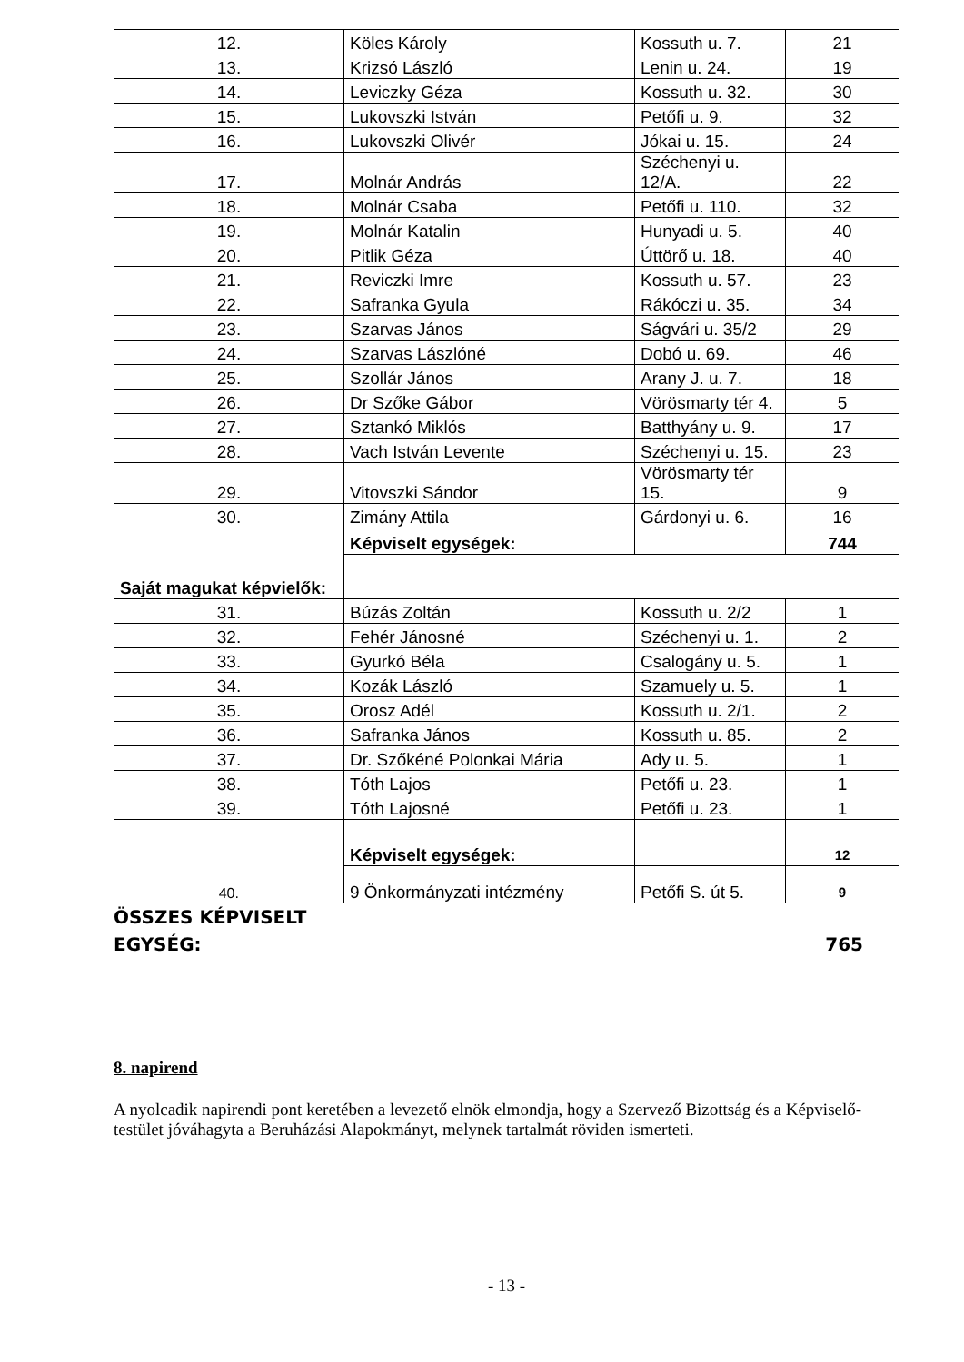| 12. | Köles Károly | Kossuth u. 7. | 21 |
| 13. | Krizsó László | Lenin u. 24. | 19 |
| 14. | Leviczky Géza | Kossuth u. 32. | 30 |
| 15. | Lukovszki István | Petőfi u. 9. | 32 |
| 16. | Lukovszki Olivér | Jókai u. 15. | 24 |
| 17. | Molnár András | Széchenyi u. 12/A. | 22 |
| 18. | Molnár Csaba | Petőfi u. 110. | 32 |
| 19. | Molnár Katalin | Hunyadi u. 5. | 40 |
| 20. | Pitlik Géza | Úttörő u. 18. | 40 |
| 21. | Reviczki Imre | Kossuth u. 57. | 23 |
| 22. | Safranka Gyula | Rákóczi u. 35. | 34 |
| 23. | Szarvas János | Ságvári u. 35/2 | 29 |
| 24. | Szarvas Lászlóné | Dobó u. 69. | 46 |
| 25. | Szollár János | Arany J. u. 7. | 18 |
| 26. | Dr Szőke Gábor | Vörösmarty tér 4. | 5 |
| 27. | Sztankó Miklós | Batthyány u. 9. | 17 |
| 28. | Vach István Levente | Széchenyi u. 15. | 23 |
| 29. | Vitovszki Sándor | Vörösmarty tér 15. | 9 |
| 30. | Zimány Attila | Gárdonyi u. 6. | 16 |
| Saját magukat képvielők: | Képviselt egységek: | | 744 |
| 31. | Búzás Zoltán | Kossuth u. 2/2 | 1 |
| 32. | Fehér Jánosné | Széchenyi u. 1. | 2 |
| 33. | Gyurkó Béla | Csalogány u. 5. | 1 |
| 34. | Kozák László | Szamuely u. 5. | 1 |
| 35. | Orosz Adél | Kossuth u. 2/1. | 2 |
| 36. | Safranka János | Kossuth u. 85. | 2 |
| 37. | Dr. Szőkéné Polonkai Mária | Ady u. 5. | 1 |
| 38. | Tóth Lajos | Petőfi u. 23. | 1 |
| 39. | Tóth Lajosné | Petőfi u. 23. | 1 |
| | Képviselt egységek: | | 12 |
| 40. | 9 Önkormányzati intézmény | Petőfi S. út 5. | 9 |
ÖSSZES KÉPVISELT
EGYSÉG: 765
8. napirend
A nyolcadik napirendi pont keretében a levezető elnök elmondja, hogy a Szervező Bizottság és a Képviselő-testület jóváhagyta a Beruházási Alapokmányt, melynek tartalmát röviden ismerteti.
- 13 -